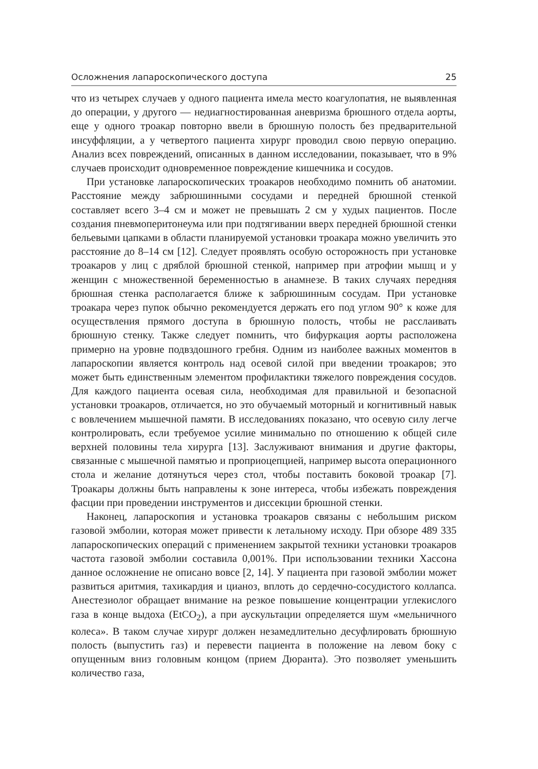Осложнения лапароскопического доступа 25
что из четырех случаев у одного пациента имела место коагулопатия, не выявленная до операции, у другого — недиагностированная аневризма брюшного отдела аорты, еще у одного троакар повторно ввели в брюшную полость без предварительной инсуффляции, а у четвертого пациента хирург проводил свою первую операцию. Анализ всех повреждений, описанных в данном исследовании, показывает, что в 9% случаев происходит одновременное повреждение кишечника и сосудов.
При установке лапароскопических троакаров необходимо помнить об анатомии. Расстояние между забрюшинными сосудами и передней брюшной стенкой составляет всего 3–4 см и может не превышать 2 см у худых пациентов. После создания пневмоперитонеума или при подтягивании вверх передней брюшной стенки бельевыми цапками в области планируемой установки троакара можно увеличить это расстояние до 8–14 см [12]. Следует проявлять особую осторожность при установке троакаров у лиц с дряблой брюшной стенкой, например при атрофии мышц и у женщин с множественной беременностью в анамнезе. В таких случаях передняя брюшная стенка располагается ближе к забрюшинным сосудам. При установке троакара через пупок обычно рекомендуется держать его под углом 90° к коже для осуществления прямого доступа в брюшную полость, чтобы не расслаивать брюшную стенку. Также следует помнить, что бифуркация аорты расположена примерно на уровне подвздошного гребня. Одним из наиболее важных моментов в лапароскопии является контроль над осевой силой при введении троакаров; это может быть единственным элементом профилактики тяжелого повреждения сосудов. Для каждого пациента осевая сила, необходимая для правильной и безопасной установки троакаров, отличается, но это обучаемый моторный и когнитивный навык с вовлечением мышечной памяти. В исследованиях показано, что осевую силу легче контролировать, если требуемое усилие минимально по отношению к общей силе верхней половины тела хирурга [13]. Заслуживают внимания и другие факторы, связанные с мышечной памятью и проприоцепцией, например высота операционного стола и желание дотянуться через стол, чтобы поставить боковой троакар [7]. Троакары должны быть направлены к зоне интереса, чтобы избежать повреждения фасции при проведении инструментов и диссекции брюшной стенки.
Наконец, лапароскопия и установка троакаров связаны с небольшим риском газовой эмболии, которая может привести к летальному исходу. При обзоре 489 335 лапароскопических операций с применением закрытой техники установки троакаров частота газовой эмболии составила 0,001%. При использовании техники Хассона данное осложнение не описано вовсе [2, 14]. У пациента при газовой эмболии может развиться аритмия, тахикардия и цианоз, вплоть до сердечно-сосудистого коллапса. Анестезиолог обращает внимание на резкое повышение концентрации углекислого газа в конце выдоха (EtCO<sub>2</sub>), а при аускультации определяется шум «мельничного колеса». В таком случае хирург должен незамедлительно десуфлировать брюшную полость (выпустить газ) и перевести пациента в положение на левом боку с опущенным вниз головным концом (прием Дюранта). Это позволяет уменьшить количество газа,